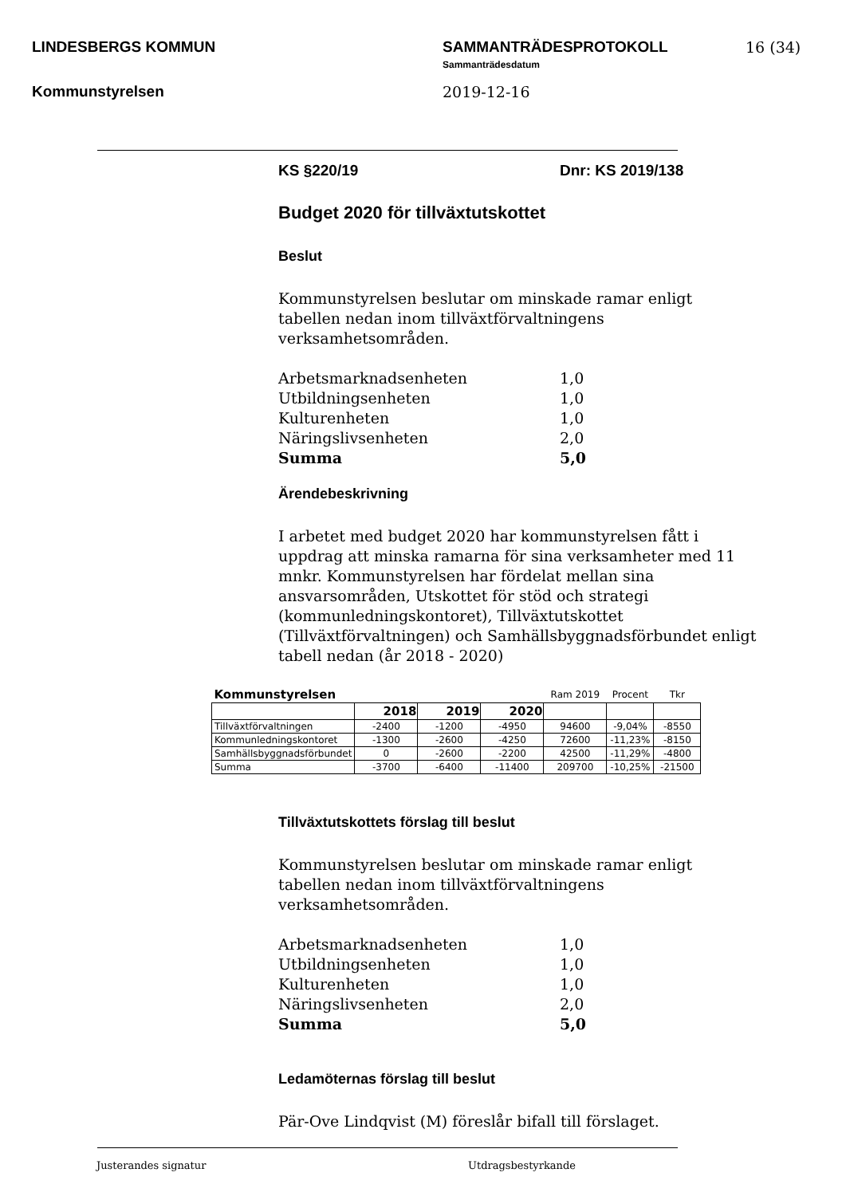LINDESBERGS KOMMUN
Kommunstyrelsen
SAMMANTRÄDESPROTOKOLL
Sammanträdesdatum
2019-12-16
16 (34)
KS §220/19 Dnr: KS 2019/138
Budget 2020 för tillväxtutskottet
Beslut
Kommunstyrelsen beslutar om minskade ramar enligt tabellen nedan inom tillväxtförvaltningens verksamhetsområden.
| Arbetsmarknadsenheten | 1,0 |
| Utbildningsenheten | 1,0 |
| Kulturenheten | 1,0 |
| Näringslivsenheten | 2,0 |
| Summa | 5,0 |
Ärendebeskrivning
I arbetet med budget 2020 har kommunstyrelsen fått i uppdrag att minska ramarna för sina verksamheter med 11 mnkr. Kommunstyrelsen har fördelat mellan sina ansvarsområden, Utskottet för stöd och strategi (kommunledningskontoret), Tillväxtutskottet (Tillväxtförvaltningen) och Samhällsbyggnadsförbundet enligt tabell nedan (år 2018 - 2020)
| Kommunstyrelsen | | | | Ram 2019 | Procent | Tkr |
| | 2018 | 2019 | 2020 | | | |
| Tillväxtförvaltningen | -2400 | -1200 | -4950 | 94600 | -9,04% | -8550 |
| Kommunledningskontoret | -1300 | -2600 | -4250 | 72600 | -11,23% | -8150 |
| Samhällsbyggnadsförbundet | 0 | -2600 | -2200 | 42500 | -11,29% | -4800 |
| Summa | -3700 | -6400 | -11400 | 209700 | -10,25% | -21500 |
Tillväxtutskottets förslag till beslut
Kommunstyrelsen beslutar om minskade ramar enligt tabellen nedan inom tillväxtförvaltningens verksamhetsområden.
| Arbetsmarknadsenheten | 1,0 |
| Utbildningsenheten | 1,0 |
| Kulturenheten | 1,0 |
| Näringslivsenheten | 2,0 |
| Summa | 5,0 |
Ledamöternas förslag till beslut
Pär-Ove Lindqvist (M) föreslår bifall till förslaget.
Justerandes signatur Utdragsbestyrkande